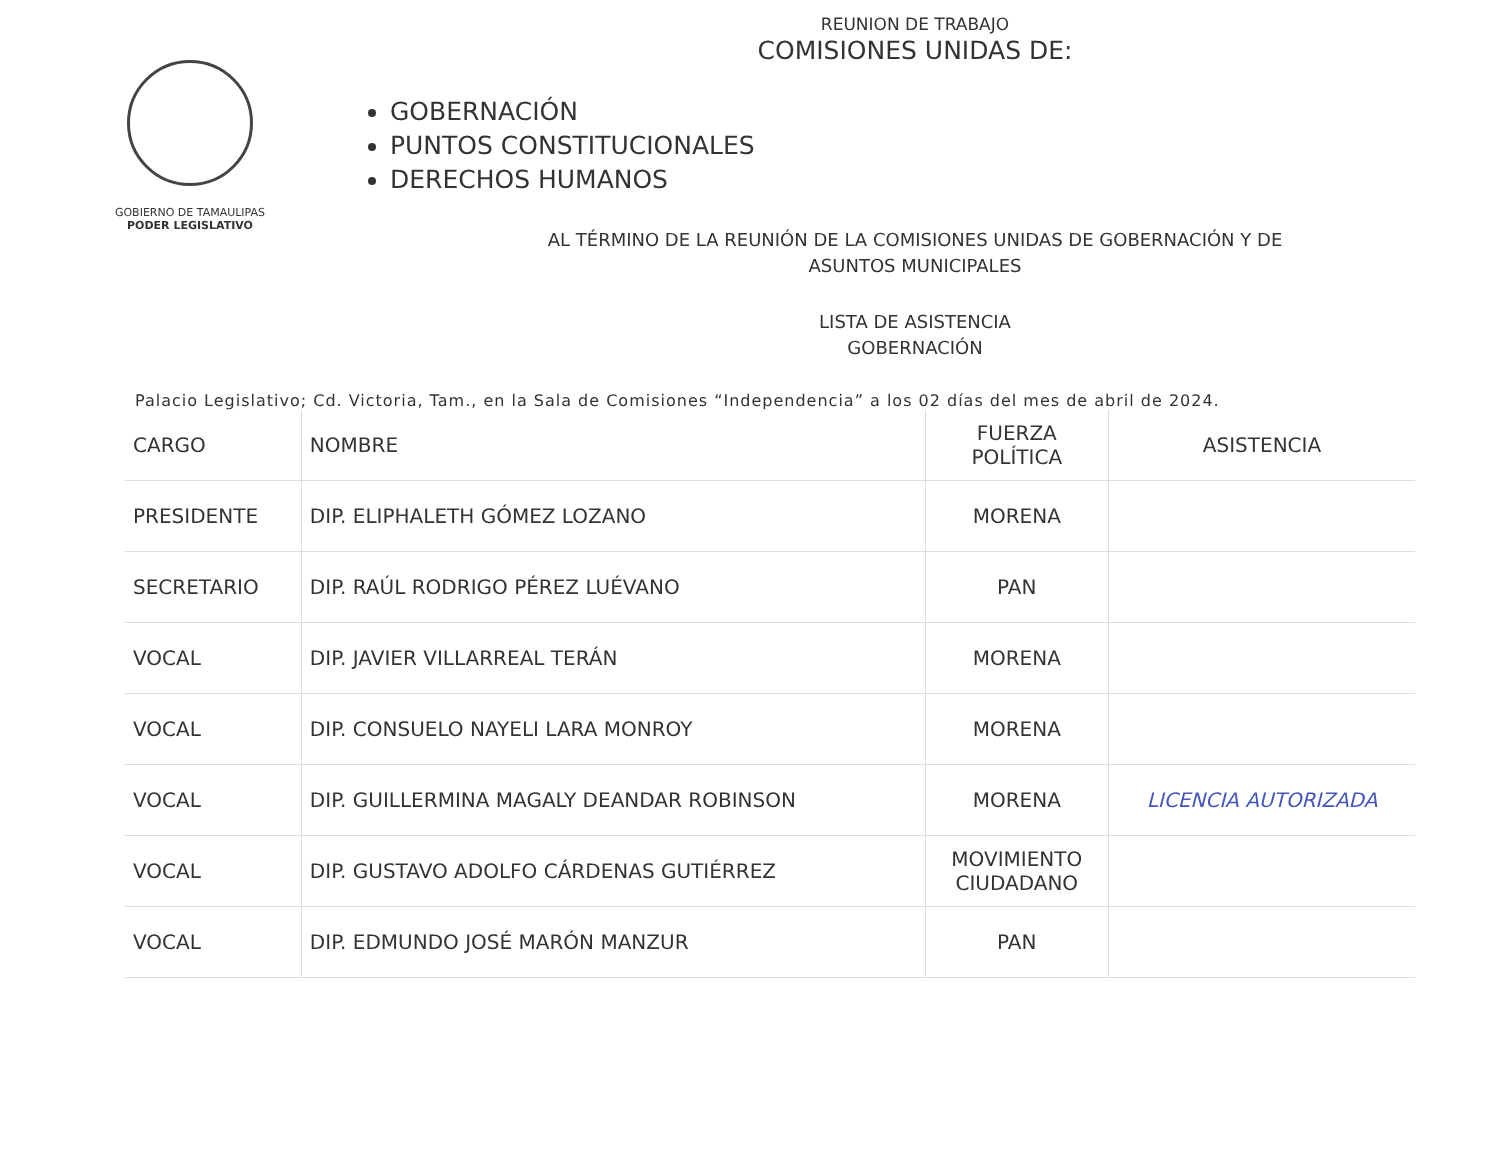GOBIERNO DE TAMAULIPAS
PODER LEGISLATIVO
REUNION DE TRABAJO
COMISIONES UNIDAS DE:
GOBERNACIÓN
PUNTOS CONSTITUCIONALES
DERECHOS HUMANOS
AL TÉRMINO DE LA REUNIÓN DE LA COMISIONES UNIDAS DE GOBERNACIÓN Y DE
ASUNTOS MUNICIPALES
LISTA DE ASISTENCIA
GOBERNACIÓN
Palacio Legislativo; Cd. Victoria, Tam., en la Sala de Comisiones “Independencia” a los 02 días del mes de abril de 2024.
| CARGO | NOMBRE | FUERZA POLÍTICA | ASISTENCIA |
| --- | --- | --- | --- |
| PRESIDENTE | DIP. ELIPHALETH GÓMEZ LOZANO | MORENA | |
| SECRETARIO | DIP. RAÚL RODRIGO PÉREZ LUÉVANO | PAN | |
| VOCAL | DIP. JAVIER VILLARREAL TERÁN | MORENA | |
| VOCAL | DIP. CONSUELO NAYELI LARA MONROY | MORENA | |
| VOCAL | DIP. GUILLERMINA MAGALY DEANDAR ROBINSON | MORENA | LICENCIA AUTORIZADA |
| VOCAL | DIP. GUSTAVO ADOLFO CÁRDENAS GUTIÉRREZ | MOVIMIENTO CIUDADANO | |
| VOCAL | DIP. EDMUNDO JOSÉ MARÓN MANZUR | PAN | |